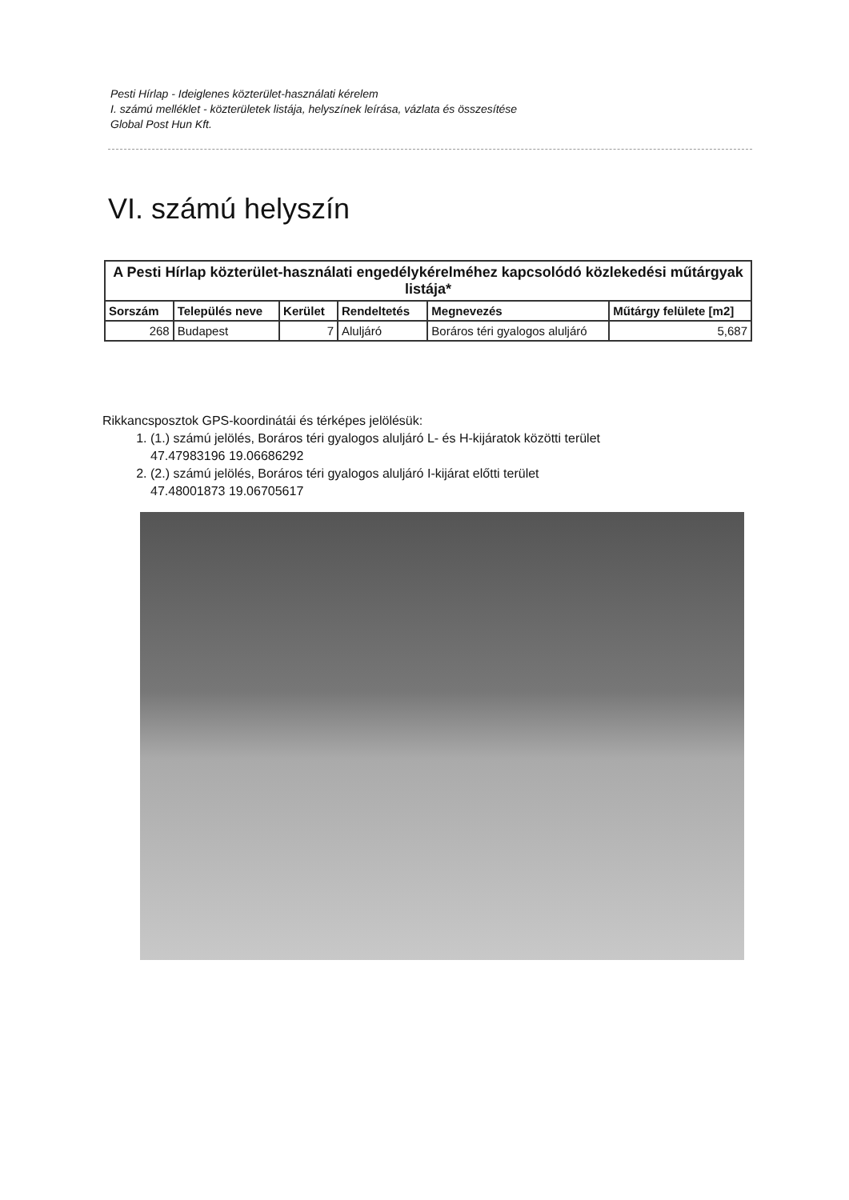Pesti Hírlap - Ideiglenes közterület-használati kérelem
I. számú melléklet - közterületek listája, helyszínek leírása, vázlata és összesítése
Global Post Hun Kft.
VI. számú helyszín
| A Pesti Hírlap közterület-használati engedélykérelméhez kapcsolódó közlekedési műtárgyak listája* | | | | | |
| --- | --- | --- | --- | --- | --- |
| Sorszám | Település neve | Kerület | Rendeltetés | Megnevezés | Műtárgy felülete [m2] |
| 268 | Budapest | 7 | Aluljáró | Boráros téri gyalogos aluljáró | 5,687 |
Rikkancsposztok GPS-koordinátái és térképes jelölésük:
1. (1.) számú jelölés, Boráros téri gyalogos aluljáró L- és H-kijáratok közötti terület
47.47983196 19.06686292
2. (2.) számú jelölés, Boráros téri gyalogos aluljáró I-kijárat előtti terület
47.48001873 19.06705617